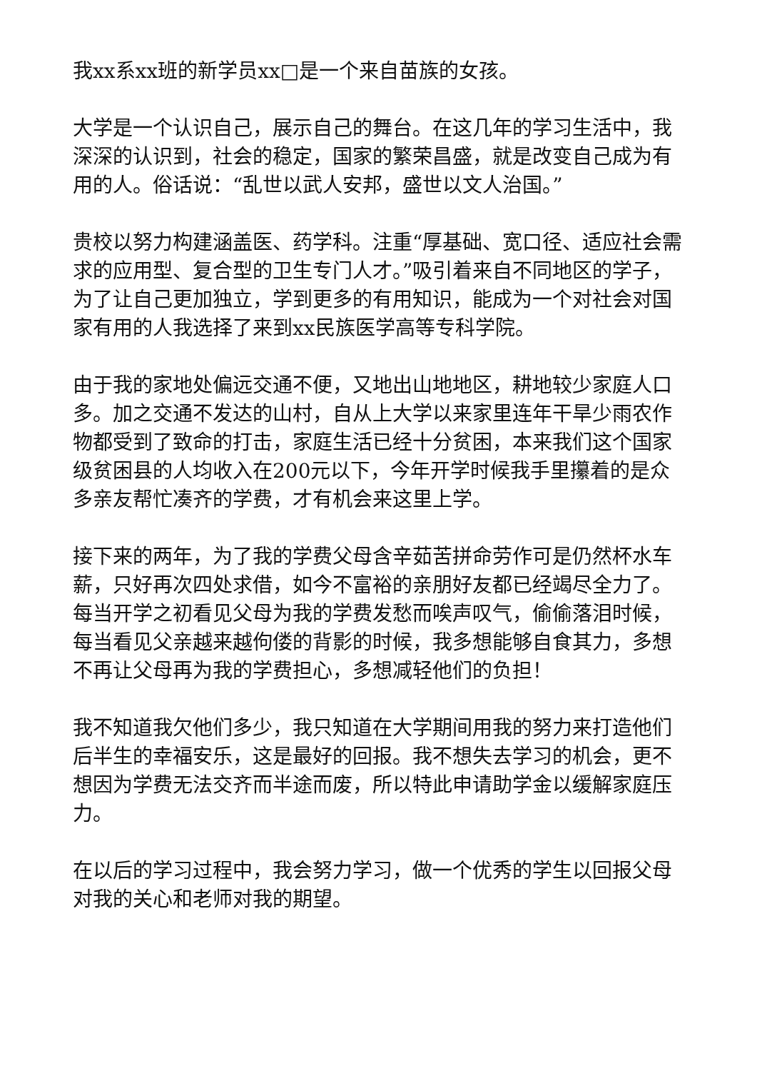我xx系xx班的新学员xx□是一个来自苗族的女孩。
大学是一个认识自己，展示自己的舞台。在这几年的学习生活中，我深深的认识到，社会的稳定，国家的繁荣昌盛，就是改变自己成为有用的人。俗话说：“乱世以武人安邦，盛世以文人治国。”
贵校以努力构建涵盖医、药学科。注重“厚基础、宽口径、适应社会需求的应用型、复合型的卫生专门人才。”吸引着来自不同地区的学子，为了让自己更加独立，学到更多的有用知识，能成为一个对社会对国家有用的人我选择了来到xx民族医学高等专科学院。
由于我的家地处偏远交通不便，又地出山地地区，耕地较少家庭人口多。加之交通不发达的山村，自从上大学以来家里连年干旱少雨农作物都受到了致命的打击，家庭生活已经十分贫困，本来我们这个国家级贫困县的人均收入在200元以下，今年开学时候我手里攥着的是众多亲友帮忙凑齐的学费，才有机会来这里上学。
接下来的两年，为了我的学费父母含辛茹苦拼命劳作可是仍然杯水车薪，只好再次四处求借，如今不富裕的亲朋好友都已经竭尽全力了。每当开学之初看见父母为我的学费发愁而唉声叹气，偷偷落泪时候，每当看见父亲越来越佝偻的背影的时候，我多想能够自食其力，多想不再让父母再为我的学费担心，多想减轻他们的负担！
我不知道我欠他们多少，我只知道在大学期间用我的努力来打造他们后半生的幸福安乐，这是最好的回报。我不想失去学习的机会，更不想因为学费无法交齐而半途而废，所以特此申请助学金以缓解家庭压力。
在以后的学习过程中，我会努力学习，做一个优秀的学生以回报父母对我的关心和老师对我的期望。